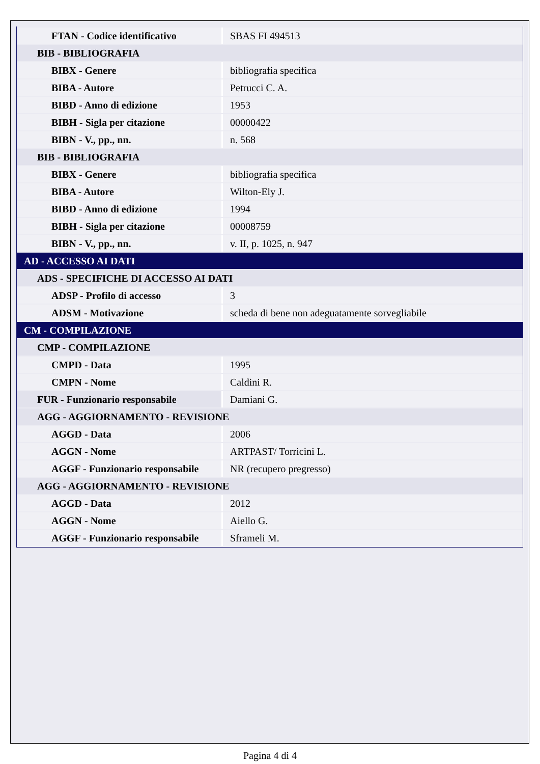| FTAN - Codice identificativo | SBAS FI 494513 |
| BIB - BIBLIOGRAFIA | |
| BIBX - Genere | bibliografia specifica |
| BIBA - Autore | Petrucci C. A. |
| BIBD - Anno di edizione | 1953 |
| BIBH - Sigla per citazione | 00000422 |
| BIBN - V., pp., nn. | n. 568 |
| BIB - BIBLIOGRAFIA | |
| BIBX - Genere | bibliografia specifica |
| BIBA - Autore | Wilton-Ely J. |
| BIBD - Anno di edizione | 1994 |
| BIBH - Sigla per citazione | 00008759 |
| BIBN - V., pp., nn. | v. II, p. 1025, n. 947 |
| AD - ACCESSO AI DATI | |
| ADS - SPECIFICHE DI ACCESSO AI DATI | |
| ADSP - Profilo di accesso | 3 |
| ADSM - Motivazione | scheda di bene non adeguatamente sorvegliabile |
| CM - COMPILAZIONE | |
| CMP - COMPILAZIONE | |
| CMPD - Data | 1995 |
| CMPN - Nome | Caldini R. |
| FUR - Funzionario responsabile | Damiani G. |
| AGG - AGGIORNAMENTO - REVISIONE | |
| AGGD - Data | 2006 |
| AGGN - Nome | ARTPAST/ Torricini L. |
| AGGF - Funzionario responsabile | NR (recupero pregresso) |
| AGG - AGGIORNAMENTO - REVISIONE | |
| AGGD - Data | 2012 |
| AGGN - Nome | Aiello G. |
| AGGF - Funzionario responsabile | Sframeli M. |
Pagina 4 di 4